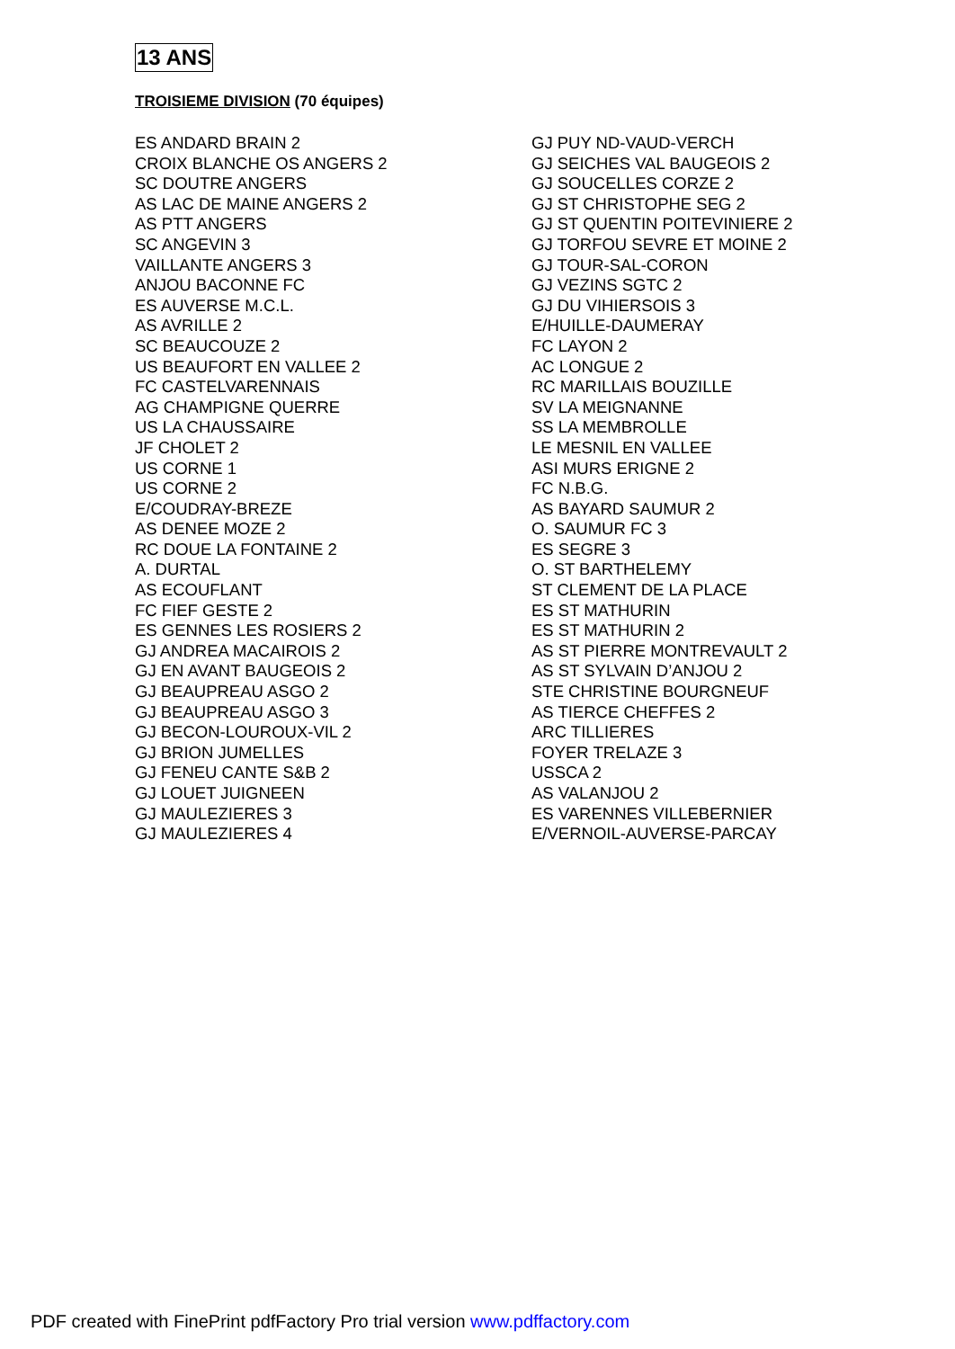13 ANS
TROISIEME DIVISION (70 équipes)
ES ANDARD BRAIN 2
CROIX BLANCHE OS ANGERS 2
SC DOUTRE ANGERS
AS LAC DE MAINE ANGERS 2
AS PTT ANGERS
SC ANGEVIN 3
VAILLANTE ANGERS 3
ANJOU BACONNE FC
ES AUVERSE M.C.L.
AS AVRILLE 2
SC BEAUCOUZE 2
US BEAUFORT EN VALLEE 2
FC CASTELVARENNAIS
AG CHAMPIGNE QUERRE
US LA CHAUSSAIRE
JF CHOLET 2
US CORNE 1
US CORNE 2
E/COUDRAY-BREZE
AS DENEE MOZE 2
RC DOUE LA FONTAINE 2
A. DURTAL
AS ECOUFLANT
FC FIEF GESTE 2
ES GENNES LES ROSIERS 2
GJ ANDREA MACAIROIS 2
GJ EN AVANT BAUGEOIS 2
GJ BEAUPREAU ASGO 2
GJ BEAUPREAU ASGO 3
GJ BECON-LOUROUX-VIL 2
GJ BRION JUMELLES
GJ FENEU CANTE S&B 2
GJ LOUET JUIGNEEN
GJ MAULEZIERES 3
GJ MAULEZIERES 4
GJ PUY ND-VAUD-VERCH
GJ SEICHES VAL BAUGEOIS 2
GJ SOUCELLES CORZE 2
GJ ST CHRISTOPHE SEG 2
GJ ST QUENTIN POITEVINIERE 2
GJ TORFOU SEVRE ET MOINE 2
GJ TOUR-SAL-CORON
GJ VEZINS SGTC 2
GJ DU VIHIERSOIS 3
E/HUILLE-DAUMERAY
FC LAYON 2
AC LONGUE 2
RC MARILLAIS BOUZILLE
SV LA MEIGNANNE
SS LA MEMBROLLE
LE MESNIL EN VALLEE
ASI MURS ERIGNE 2
FC N.B.G.
AS BAYARD SAUMUR 2
O. SAUMUR FC 3
ES SEGRE 3
O. ST BARTHELEMY
ST CLEMENT DE LA PLACE
ES ST MATHURIN
ES ST MATHURIN 2
AS ST PIERRE MONTREVAULT 2
AS ST SYLVAIN D’ANJOU 2
STE CHRISTINE BOURGNEUF
AS TIERCE CHEFFES 2
ARC TILLIERES
FOYER TRELAZE 3
USSCA 2
AS VALANJOU 2
ES VARENNES VILLEBERNIER
E/VERNOIL-AUVERSE-PARCAY
PDF created with FinePrint pdfFactory Pro trial version www.pdffactory.com